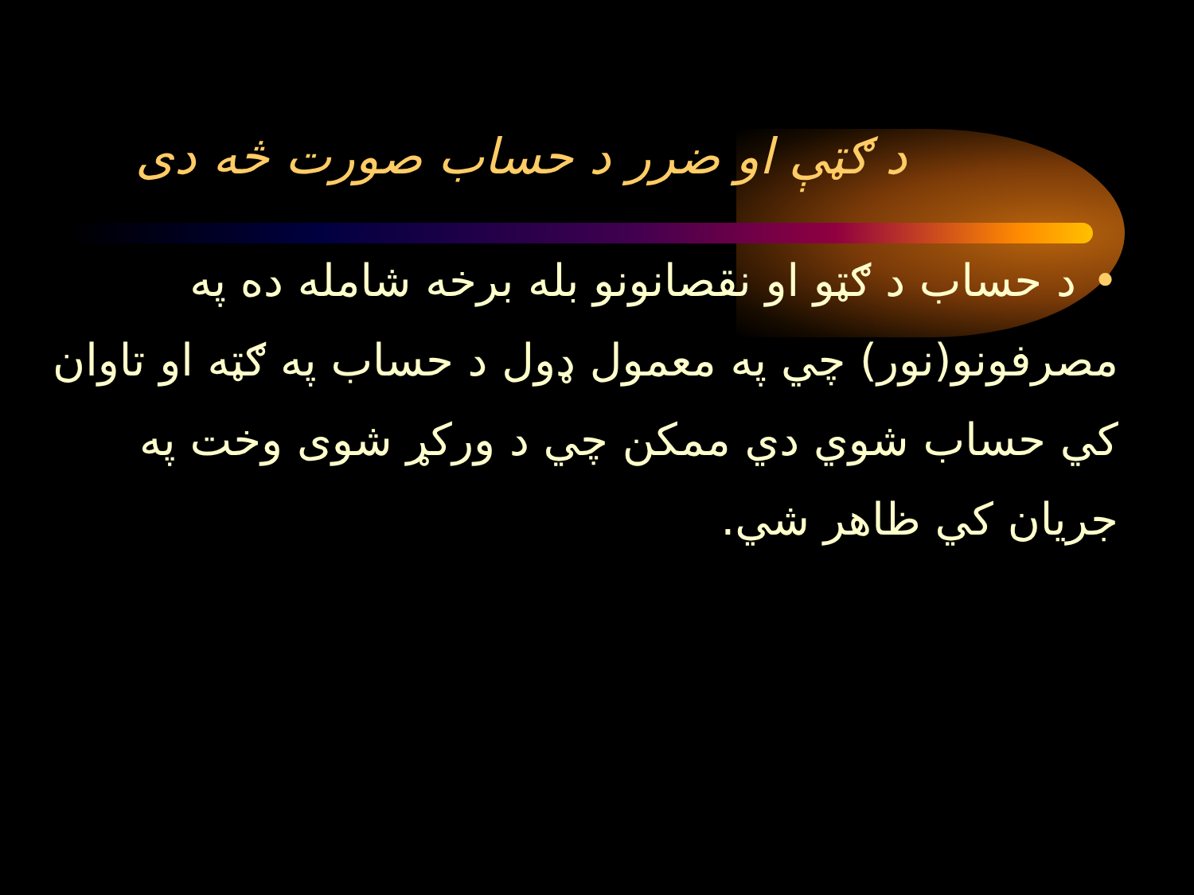د ګټې او ضرر د حساب صورت څه دی
•د حساب د ګټو او نقصانونو بله برخه شامله ده په مصرفونو(نور) چي په معمول ډول د حساب په ګټه او تاوان کي حساب شوي دي ممکن چي د ورکړ شوی وخت په جریان کي ظاهر شي.